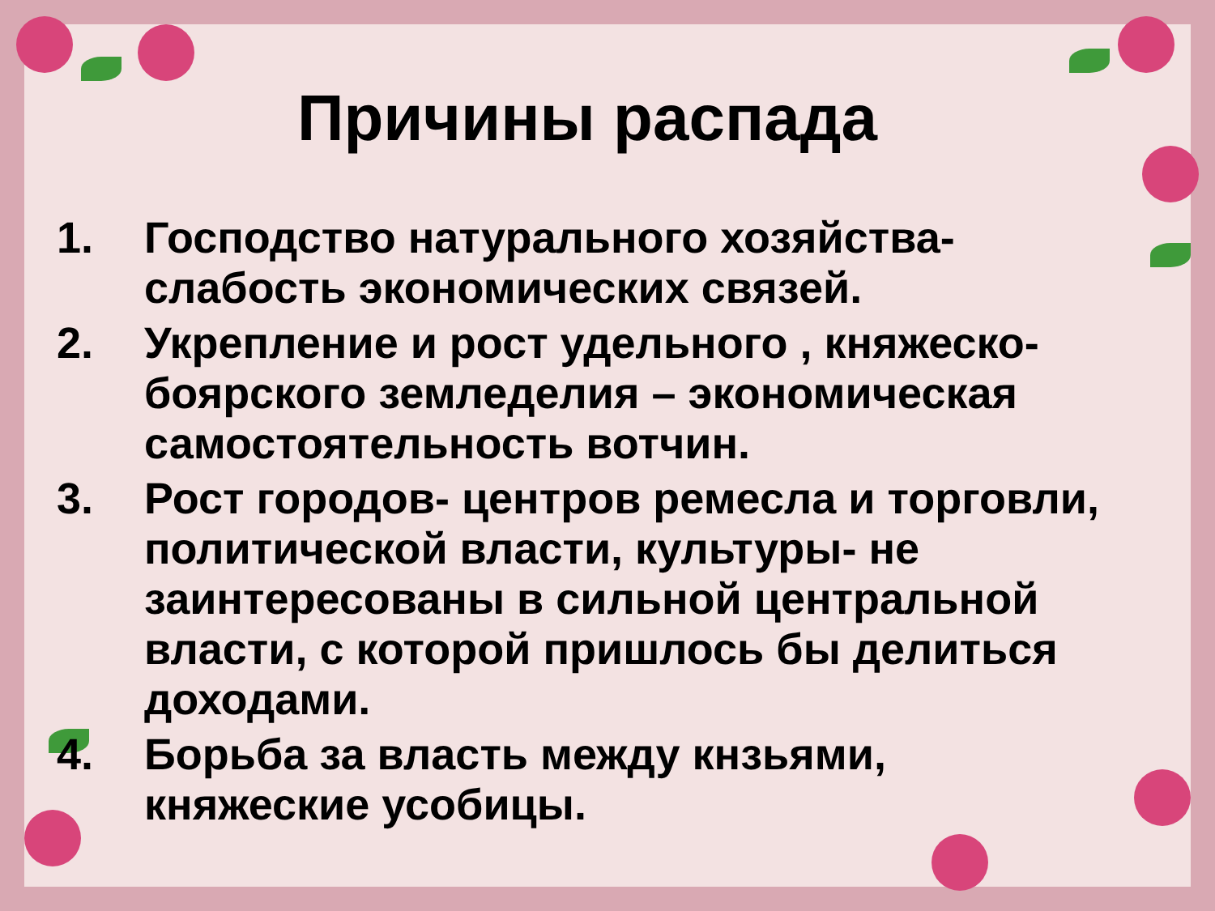Причины распада
1. Господство натурального хозяйства- слабость экономических связей.
2. Укрепление и рост удельного , княжеско-боярского земледелия – экономическая самостоятельность вотчин.
3. Рост городов- центров ремесла и торговли, политической власти, культуры- не заинтересованы в сильной центральной власти, с которой пришлось бы делиться доходами.
4. Борьба за власть между кнзьями, княжеские усобицы.